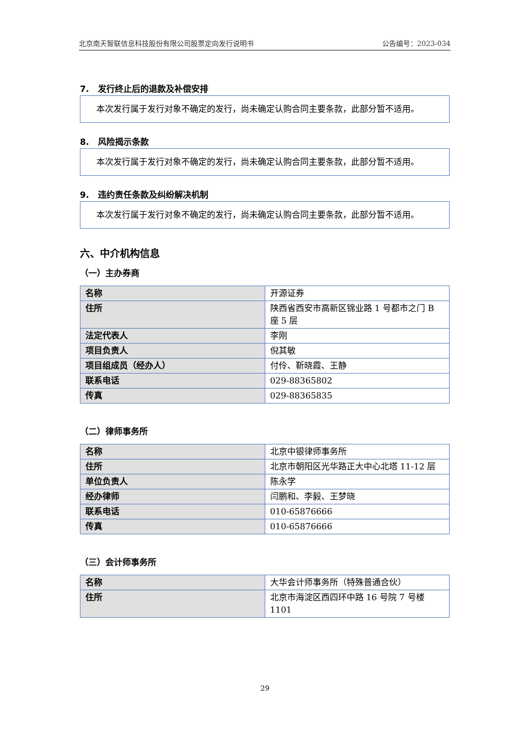北京南天智联信息科技股份有限公司股票定向发行说明书 公告编号：2023-034
7. 发行终止后的退款及补偿安排
本次发行属于发行对象不确定的发行，尚未确定认购合同主要条款，此部分暂不适用。
8. 风险揭示条款
本次发行属于发行对象不确定的发行，尚未确定认购合同主要条款，此部分暂不适用。
9. 违约责任条款及纠纷解决机制
本次发行属于发行对象不确定的发行，尚未确定认购合同主要条款，此部分暂不适用。
六、中介机构信息
（一）主办券商
| 名称 | 开源证券 |
| 住所 | 陕西省西安市高新区锦业路 1 号都市之门 B 座 5 层 |
| 法定代表人 | 李刚 |
| 项目负责人 | 倪其敏 |
| 项目组成员（经办人） | 付伶、靳晓霞、王静 |
| 联系电话 | 029-88365802 |
| 传真 | 029-88365835 |
（二）律师事务所
| 名称 | 北京中银律师事务所 |
| 住所 | 北京市朝阳区光华路正大中心北塔 11-12 层 |
| 单位负责人 | 陈永学 |
| 经办律师 | 闫鹏和、李毅、王梦晓 |
| 联系电话 | 010-65876666 |
| 传真 | 010-65876666 |
（三）会计师事务所
| 名称 | 大华会计师事务所（特殊普通合伙） |
| 住所 | 北京市海淀区西四环中路 16 号院 7 号楼 1101 |
29